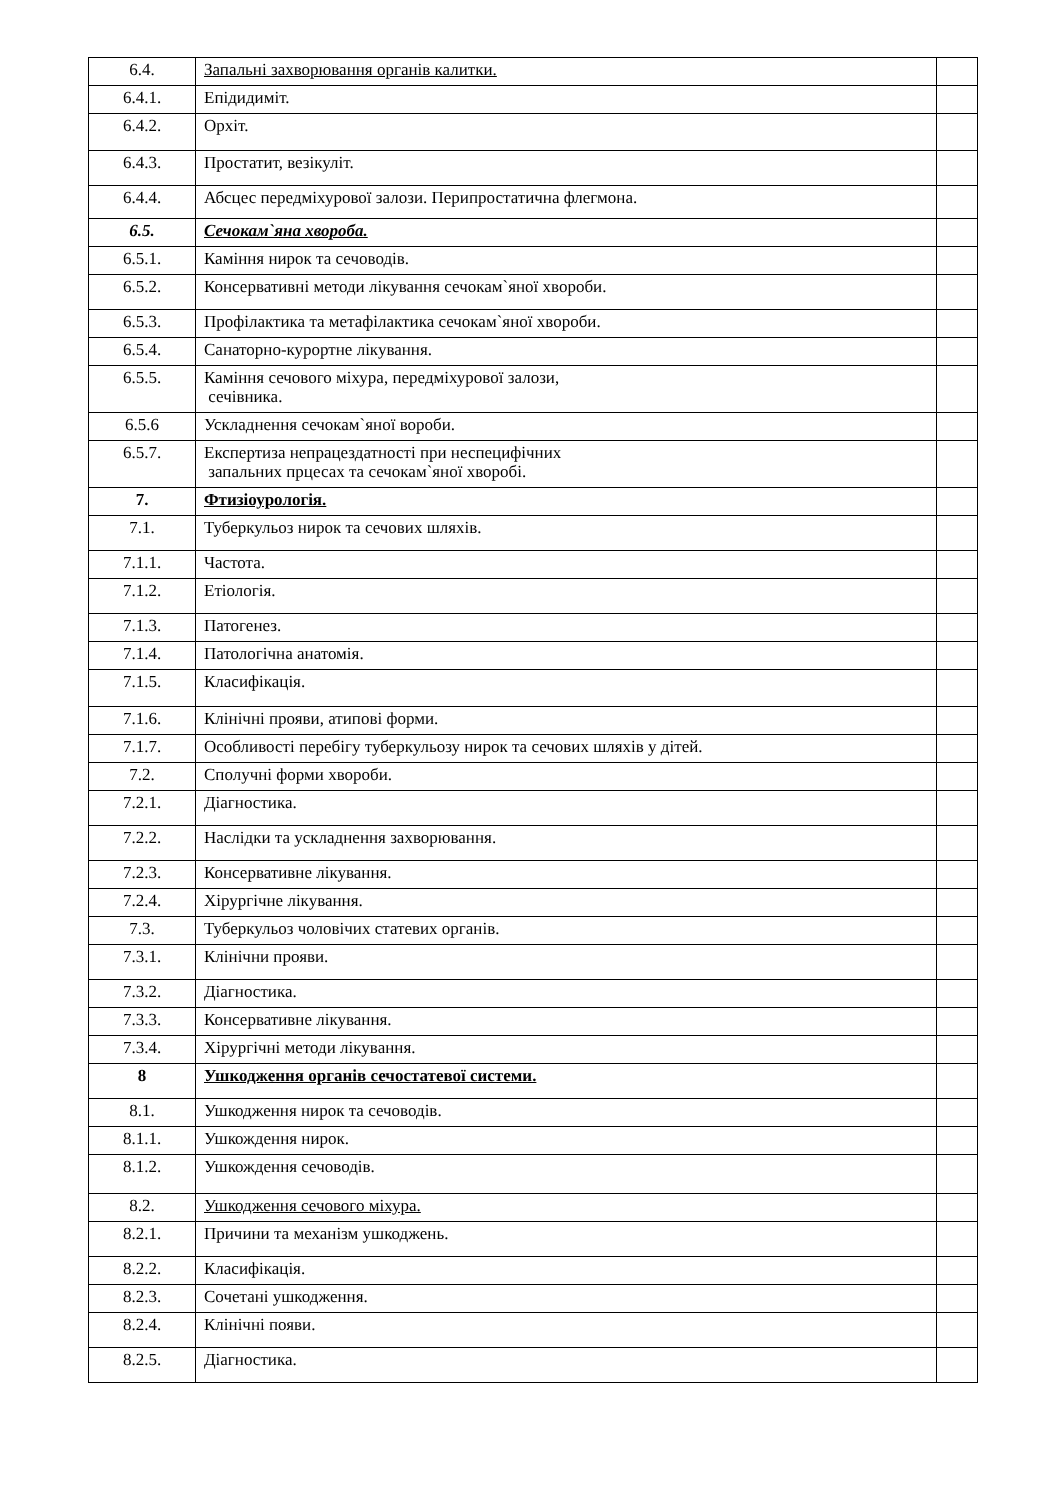| 6.4. | Запальні захворювання органів калитки. | |
| 6.4.1. | Епідидиміт. | |
| 6.4.2. | Орхіт. | |
| 6.4.3. | Простатит, везікуліт. | |
| 6.4.4. | Абсцес передміхурової залози. Перипростатична флегмона. | |
| 6.5. | Сечокам`яна хвороба. | |
| 6.5.1. | Каміння нирок та сечоводів. | |
| 6.5.2. | Консервативні методи лікування сечокам`яної хвороби. | |
| 6.5.3. | Профілактика та метафілактика сечокам`яної хвороби. | |
| 6.5.4. | Санаторно-курортне лікування. | |
| 6.5.5. | Каміння сечового міхура, передміхурової залози, сечівника. | |
| 6.5.6 | Ускладнення сечокам`яної вороби. | |
| 6.5.7. | Експертиза непрацездатності при неспецифічних запальних прцесах та сечокам`яної хворобі. | |
| 7. | Фтизіоурологія. | |
| 7.1. | Туберкульоз нирок та сечових шляхів. | |
| 7.1.1. | Частота. | |
| 7.1.2. | Етіологія. | |
| 7.1.3. | Патогенез. | |
| 7.1.4. | Патологічна анатомія. | |
| 7.1.5. | Класифікація. | |
| 7.1.6. | Клінічні прояви, атипові форми. | |
| 7.1.7. | Особливості перебігу туберкульозу нирок та сечових шляхів у дітей. | |
| 7.2. | Сполучні форми хвороби. | |
| 7.2.1. | Діагностика. | |
| 7.2.2. | Наслідки та ускладнення захворювання. | |
| 7.2.3. | Консервативне лікування. | |
| 7.2.4. | Хірургічне лікування. | |
| 7.3. | Туберкульоз чоловічих статевих органів. | |
| 7.3.1. | Клінічни прояви. | |
| 7.3.2. | Діагностика. | |
| 7.3.3. | Консервативне лікування. | |
| 7.3.4. | Хірургічні методи лікування. | |
| 8 | Ушкодження органів сечостатевої системи. | |
| 8.1. | Ушкодження нирок та сечоводів. | |
| 8.1.1. | Ушкождення нирок. | |
| 8.1.2. | Ушкождення сечоводів. | |
| 8.2. | Ушкодження сечового міхура. | |
| 8.2.1. | Причини та механізм ушкоджень. | |
| 8.2.2. | Класифікація. | |
| 8.2.3. | Сочетані ушкодження. | |
| 8.2.4. | Клінічні появи. | |
| 8.2.5. | Діагностика. | |